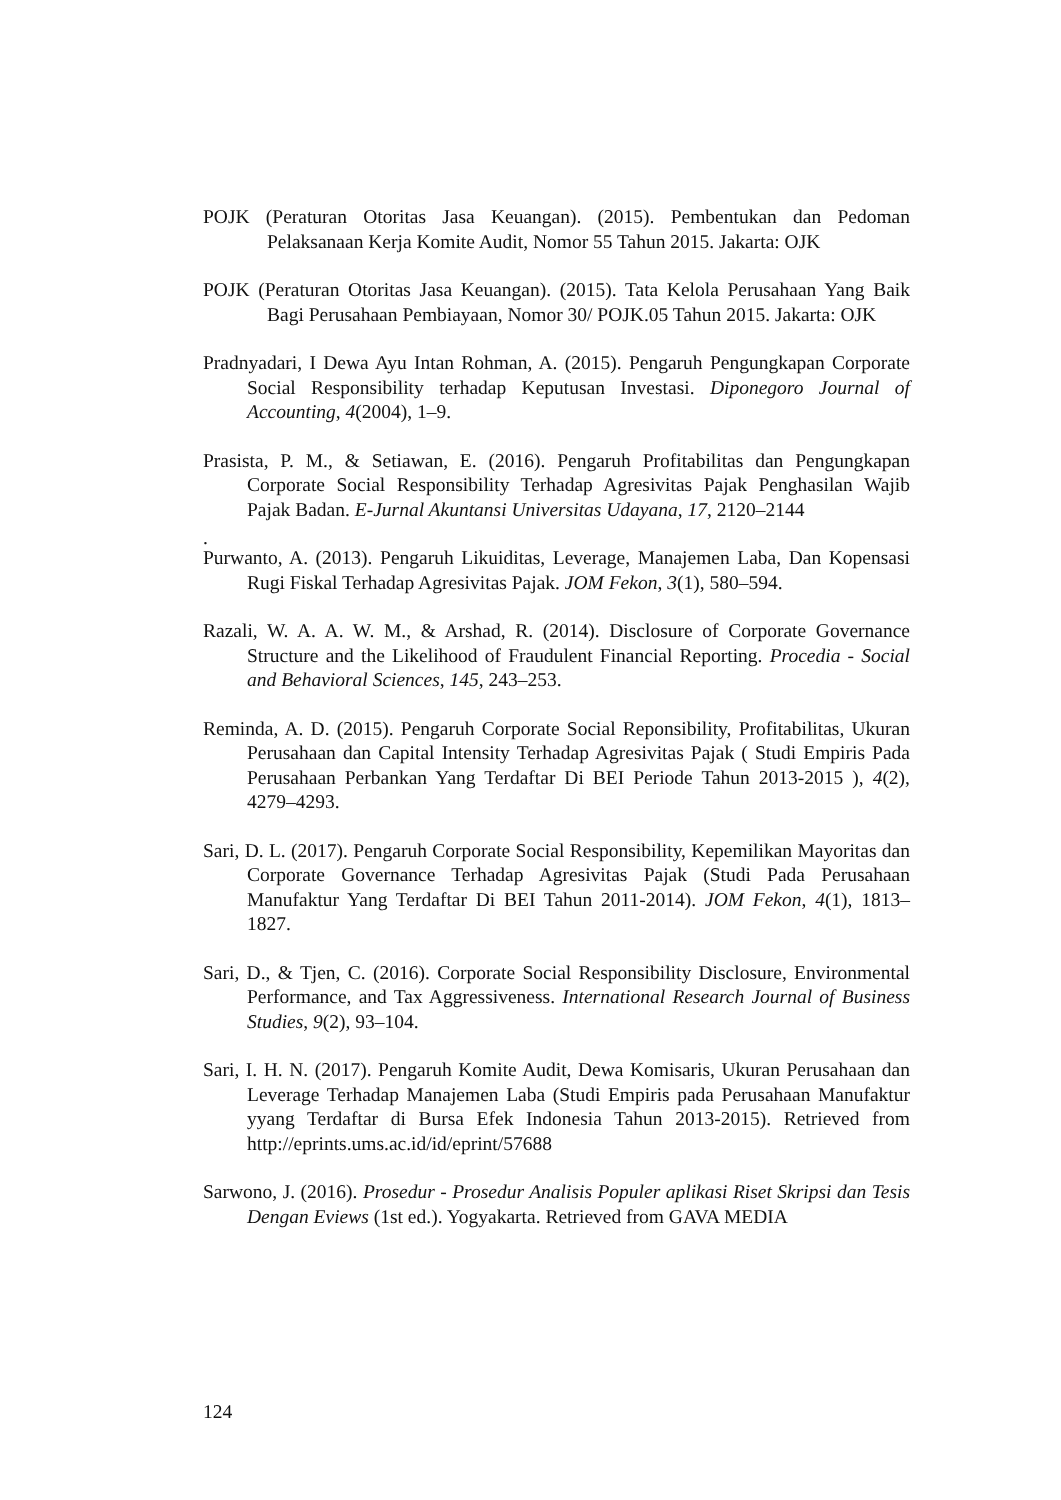POJK (Peraturan Otoritas Jasa Keuangan). (2015). Pembentukan dan Pedoman Pelaksanaan Kerja Komite Audit, Nomor 55 Tahun 2015. Jakarta: OJK
POJK (Peraturan Otoritas Jasa Keuangan). (2015). Tata Kelola Perusahaan Yang Baik Bagi Perusahaan Pembiayaan, Nomor 30/ POJK.05 Tahun 2015. Jakarta: OJK
Pradnyadari, I Dewa Ayu Intan Rohman, A. (2015). Pengaruh Pengungkapan Corporate Social Responsibility terhadap Keputusan Investasi. Diponegoro Journal of Accounting, 4(2004), 1–9.
Prasista, P. M., & Setiawan, E. (2016). Pengaruh Profitabilitas dan Pengungkapan Corporate Social Responsibility Terhadap Agresivitas Pajak Penghasilan Wajib Pajak Badan. E-Jurnal Akuntansi Universitas Udayana, 17, 2120–2144
.
Purwanto, A. (2013). Pengaruh Likuiditas, Leverage, Manajemen Laba, Dan Kopensasi Rugi Fiskal Terhadap Agresivitas Pajak. JOM Fekon, 3(1), 580–594.
Razali, W. A. A. W. M., & Arshad, R. (2014). Disclosure of Corporate Governance Structure and the Likelihood of Fraudulent Financial Reporting. Procedia - Social and Behavioral Sciences, 145, 243–253.
Reminda, A. D. (2015). Pengaruh Corporate Social Reponsibility, Profitabilitas, Ukuran Perusahaan dan Capital Intensity Terhadap Agresivitas Pajak ( Studi Empiris Pada Perusahaan Perbankan Yang Terdaftar Di BEI Periode Tahun 2013-2015 ), 4(2), 4279–4293.
Sari, D. L. (2017). Pengaruh Corporate Social Responsibility, Kepemilikan Mayoritas dan Corporate Governance Terhadap Agresivitas Pajak (Studi Pada Perusahaan Manufaktur Yang Terdaftar Di BEI Tahun 2011-2014). JOM Fekon, 4(1), 1813–1827.
Sari, D., & Tjen, C. (2016). Corporate Social Responsibility Disclosure, Environmental Performance, and Tax Aggressiveness. International Research Journal of Business Studies, 9(2), 93–104.
Sari, I. H. N. (2017). Pengaruh Komite Audit, Dewa Komisaris, Ukuran Perusahaan dan Leverage Terhadap Manajemen Laba (Studi Empiris pada Perusahaan Manufaktur yyang Terdaftar di Bursa Efek Indonesia Tahun 2013-2015). Retrieved from http://eprints.ums.ac.id/id/eprint/57688
Sarwono, J. (2016). Prosedur - Prosedur Analisis Populer aplikasi Riset Skripsi dan Tesis Dengan Eviews (1st ed.). Yogyakarta. Retrieved from GAVA MEDIA
124